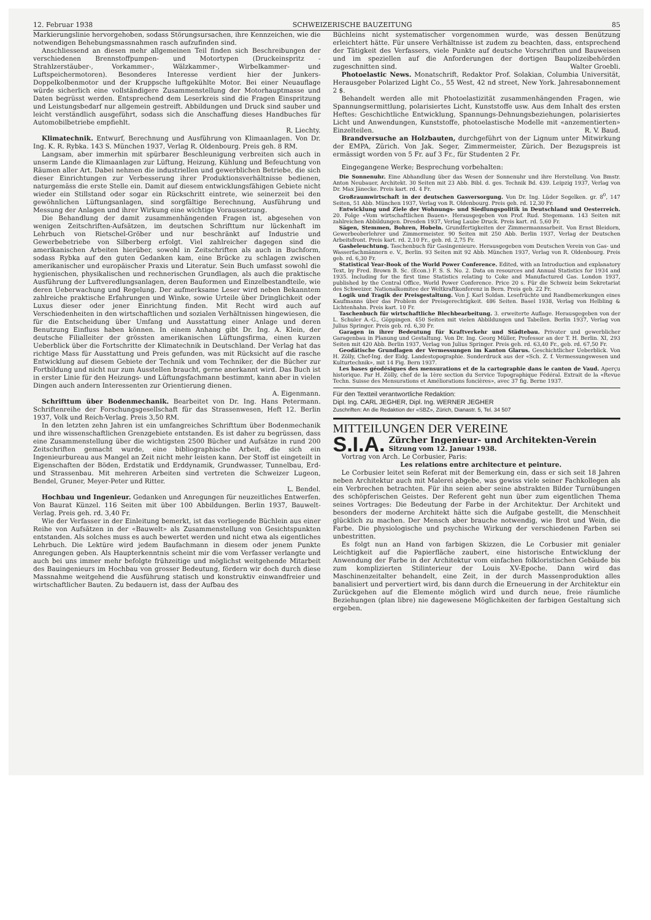12. Februar 1938 SCHWEIZERISCHE BAUZEITUNG 85
Markierungslinie hervorgehoben, sodass Störungsursachen, ihre Kennzeichen, wie die notwendigen Behebungsmassnahmen rasch aufzufinden sind.
Anschliessend an diesen mehr allgemeinen Teil finden sich Beschreibungen der verschiedenen Brennstoffpumpen- und Motortypen (Druckeinspritz - Strahlzerstäuber-, Vorkammer-, Wälzkammer-, Wirbelkammer- und Luftspeichermotoren). Besonderes Interesse verdient hier der Junkers-Doppelkolbenmotor und der Kruppsche luftgekühlte Motor. Bei einer Neuauflage würde sicherlich eine vollständigere Zusammenstellung der Motorhauptmasse und Daten begrüsst werden. Entsprechend dem Leserkreis sind die Fragen Einspritzung und Leistungsbedarf nur allgemein gestreift. Abbildungen und Druck sind sauber und leicht verständlich ausgeführt, sodass sich die Anschaffung dieses Handbuches für Automobilbetriebe empfiehlt.
R. Liechty.
Klimatechnik. Entwurf, Berechnung und Ausführung von Klimaanlagen. Von Dr. Ing. K. R. Rybka. 143 S. München 1937, Verlag R. Oldenbourg. Preis geh. 8 RM.
Langsam, aber immerhin mit spürbarer Beschleunigung verbreiten sich auch in unserm Lande die Klimaanlagen zur Lüftung, Heizung, Kühlung und Befeuchtung von Räumen aller Art. Dabei nehmen die industriellen und gewerblichen Betriebe, die sich dieser Einrichtungen zur Verbesserung ihrer Produktionsverhältnisse bedienen, naturgemäss die erste Stelle ein. Damit auf diesem entwicklungsfähigen Gebiete nicht wieder ein Stillstand oder sogar ein Rückschritt eintrete, wie seinerzeit bei den gewöhnlichen Lüftungsanlagen, sind sorgfältige Berechnung, Ausführung und Messung der Anlagen und ihrer Wirkung eine wichtige Voraussetzung.
Die Behandlung der damit zusammenhängenden Fragen ist, abgesehen von wenigen Zeitschriften-Aufsätzen, im deutschen Schrifttum nur lückenhaft im Lehrbuch von Rietschel-Gröber und nur beschränkt auf Industrie und Gewerbebetriebe von Silberberg erfolgt. Viel zahlreicher dagegen sind die amerikanischen Arbeiten hierüber, sowohl in Zeitschriften als auch in Buchform, sodass Rybka auf den guten Gedanken kam, eine Brücke zu schlagen zwischen amerikanischer und europäischer Praxis und Literatur. Sein Buch umfasst sowohl die hygienischen, physikalischen und rechnerischen Grundlagen, als auch die praktische Ausführung der Luftveredlungsanlagen, deren Bauformen und Einzelbestandteile, wie deren Ueberwachung und Regelung. Der aufmerksame Leser wird neben Bekanntem zahlreiche praktische Erfahrungen und Winke, sowie Urteile über Dringlichkeit oder Luxus dieser oder jener Einrichtung finden. Mit Recht wird auch auf Verschiedenheiten in den wirtschaftlichen und sozialen Verhältnissen hingewiesen, die für die Entscheidung über Umfang und Ausstattung einer Anlage und deren Benutzung Einfluss haben können. In einem Anhang gibt Dr. Ing. A. Klein, der deutsche Filialleiter der grössten amerikanischen Lüftungsfirma, einen kurzen Ueberblick über die Fortschritte der Klimatechnik in Deutschland. Der Verlag hat das richtige Mass für Ausstattung und Preis gefunden, was mit Rücksicht auf die rasche Entwicklung auf diesem Gebiete der Technik und vom Techniker, der die Bücher zur Fortbildung und nicht nur zum Ausstellen braucht, gerne anerkannt wird. Das Buch ist in erster Linie für den Heizungs- und Lüftungsfachmann bestimmt, kann aber in vielen Dingen auch andern Interessenten zur Orientierung dienen.
A. Eigenmann.
Schrifttum über Bodenmechanik. Bearbeitet von Dr. Ing. Hans Petermann. Schriftenreihe der Forschungsgesellschaft für das Strassenwesen, Heft 12. Berlin 1937, Volk und Reich-Verlag. Preis 3,50 RM.
In den letzten zehn Jahren ist ein umfangreiches Schrifttum über Bodenmechanik und ihre wissenschaftlichen Grenzgebiete entstanden. Es ist daher zu begrüssen, dass eine Zusammenstellung über die wichtigsten 2500 Bücher und Aufsätze in rund 200 Zeitschriften gemacht wurde, eine bibliographische Arbeit, die sich ein Ingenieurbureau aus Mangel an Zeit nicht mehr leisten kann. Der Stoff ist eingeteilt in Eigenschaften der Böden, Erdstatik und Erddynamik, Grundwasser, Tunnelbau, Erd- und Strassenbau. Mit mehreren Arbeiten sind vertreten die Schweizer Lugeon, Bendel, Gruner, Meyer-Peter und Ritter.
L. Bendel.
Hochbau und Ingenieur. Gedanken und Anregungen für neuzeitliches Entwerfen. Von Baurat Künzel. 116 Seiten mit über 100 Abbildungen. Berlin 1937, Bauwelt-Verlag. Preis geh. rd. 3,40 Fr.
Wie der Verfasser in der Einleitung bemerkt, ist das vorliegende Büchlein aus einer Reihe von Aufsätzen in der «Bauwelt» als Zusammenstellung von Gesichtspunkten entstanden. Als solches muss es auch bewertet werden und nicht etwa als eigentliches Lehrbuch. Die Lektüre wird jedem Baufachmann in diesem oder jenem Punkte Anregungen geben. Als Haupterkenntnis scheint mir die vom Verfasser verlangte und auch bei uns immer mehr befolgte frühzeitige und möglichst weitgehende Mitarbeit des Bauingenieurs im Hochbau von grosser Bedeutung, fördern wir doch durch diese Massnahme weitgehend die Ausführung statisch und konstruktiv einwandfreier und wirtschaftlicher Bauten. Zu bedauern ist, dass der Aufbau des
Büchleins nicht systematischer vorgenommen wurde, was dessen Benützung erleichtert hätte. Für unsere Verhältnisse ist zudem zu beachten, dass, entsprechend der Tätigkeit des Verfassers, viele Punkte auf deutsche Vorschriften und Bauweisen und im speziellen auf die Anforderungen der dortigen Baupolizeibehörden zugeschnitten sind. Walter Groebli.
Photoelastic News. Monatschrift, Redaktor Prof. Solakian, Columbia Universität, Herausgeber Polarized Light Co., 55 West, 42 nd street, New York. Jahresabonnement 2 $.
Behandelt werden alle mit Photoelastizität zusammenhängenden Fragen, wie Spannungsermittlung, polarisiertes Licht, Kunststoffe usw. Aus dem Inhalt des ersten Heftes: Geschichtliche Entwicklung, Spannungs-Dehnungsbeziehungen, polarisiertes Licht und Anwendungen, Kunststoffe, photoelastische Modelle mit «anzementierten» Einzelteilen. R. V. Baud.
Brandversuche an Holzbauten, durchgeführt von der Lignum unter Mitwirkung der EMPA, Zürich. Von Jak. Seger, Zimmermeister, Zürich. Der Bezugspreis ist ermässigt worden von 5 Fr. auf 3 Fr., für Studenten 2 Fr.
Eingegangene Werke; Besprechung vorbehalten:
Die Sonnenuhr. Eine Abhandlung über das Wesen der Sonnenuhr und ihre Herstellung. Von Bmstr. Anton Neubauer, Architekt. 30 Seiten mit 23 Abb. Bibl. d. ges. Technik Bd. 439. Leipzig 1937, Verlag von Dr. Max Jänecke. Preis kart. rd. 4 Fr.
Großraumwirtschaft in der deutschen Gasversorgung. Von Dr. Ing. Lüder Segelken. gr. 8<sup>0</sup>, 147 Seiten, 51 Abb. München 1937, Verlag von R. Oldenbourg. Preis geh. rd. 12,30 Fr.
Entwicklung und Ziele der Wohnungs- und Siedlungspolitik in Deutschland und Oesterreich. 20. Folge «Vom wirtschaftlichen Bauen». Herausgegeben von Prof. Rud. Stegemann. 143 Seiten mit zahlreichen Abbildungen. Dresden 1937, Verlag Laube Druck. Preis kart. rd. 5,60 Fr.
Sägen, Stemmen, Bohren, Hobeln. Grundfertigkeiten der Zimmermannsarbeit. Von Ernst Bleidorn, Gewerbeoberlehrer und Zimmermeister. 90 Seiten mit 250 Abb. Berlin 1937, Verlag der Deutschen Arbeitsfront. Preis kart. rd. 2,10 Fr., geb. rd. 2,75 Fr.
Gasbeleuchtung. Taschenbuch für Gasingenieure. Herausgegeben vom Deutschen Verein von Gas- und Wasserfachmännern e. V., Berlin. 93 Seiten mit 92 Abb. München 1937, Verlag von R. Oldenbourg. Preis geb. rd. 6,30 Fr.
Statistical Year-Book of the World Power Conference. Edited, with an Introduction and explanatory Text, by Fred. Brown B. Sc. (Econ.) F. S. S. No. 2. Data on resources and Annual Statistics for 1934 and 1935. Including for the first time Statistics relating to Coke and Manufactured Gas. London 1937, published by the Central Office, World Power Conference. Price 20 s. Für die Schweiz beim Sekretariat des Schweizer. Nationalkomitee der Weltkraftkonferenz in Bern. Preis geb. 22 Fr.
Logik und Tragik der Preisgestaltung. Von J. Karl Soldan. Lesefrüchte und Randbemerkungen eines Kaufmanns über das Problem der Preisgerechtigkeit. 486 Seiten. Basel 1938, Verlag von Helbling & Lichtenhahn. Preis kart. 10 Fr.
Taschenbuch für wirtschaftliche Blechbearbeitung. 3. erweiterte Auflage. Herausgegeben von der L. Schuler A.-G., Göppingen. 450 Seiten mit vielen Abbildungen und Tabellen. Berlin 1937, Verlag von Julius Springer. Preis geb. rd. 6,30 Fr.
Garagen in ihrer Bedeutung für Kraftverkehr und Städtebau. Privater und gewerblicher Garagenbau in Planung und Gestaltung. Von Dr. Ing. Georg Müller, Professor an der T. H. Berlin. XI, 293 Seiten mit 420 Abb. Berlin 1937, Verlag von Julius Springer. Preis geh. rd. 63,40 Fr., geb. rd. 67,50 Fr.
Geodätische Grundlagen der Vermessungen im Kanton Glarus. Geschichtlicher Ueberblick. Von H. Zölly, Chef-Ing. der Eidg. Landestopographie. Sonderdruck aus der «Sch. Z. f. Vermessungswesen und Kulturtechnik», mit 14 Fig. Bern 1937.
Les bases géodésiques des mensurations et de la cartographie dans le canton de Vaud. Aperçu historique. Par H. Zölly, chef de la 1ère section du Service Topographique Fédéral. Extrait de la «Revue Techn. Suisse des Mensurations et Améliorations foncières», avec 37 fig. Berne 1937.
Für den Textteil verantwortliche Redaktion:
Dipl. Ing. CARL JEGHER, Dipl. Ing. WERNER JEGHER
Zuschriften: An die Redaktion der «SBZ», Zürich, Dianastr. 5, Tel. 34 507
MITTEILUNGEN DER VEREINE
S.I.A.
Zürcher Ingenieur- und Architekten-Verein
Sitzung vom 12. Januar 1938.
Vortrag von Arch. Le Corbusier, Paris:
Les relations entre architecture et peinture.
Le Corbusier leitet sein Referat mit der Bemerkung ein, dass er sich seit 18 Jahren neben Architektur auch mit Malerei abgebe, was gewiss viele seiner Fachkollegen als ein Verbrechen betrachten. Für ihn seien aber seine abstrakten Bilder Turnübungen des schöpferischen Geistes. Der Referent geht nun über zum eigentlichen Thema seines Vortrages: Die Bedeutung der Farbe in der Architektur. Der Architekt und besonders der moderne Architekt hätte sich die Aufgabe gestellt, die Menschheit glücklich zu machen. Der Mensch aber brauche notwendig, wie Brot und Wein, die Farbe. Die physiologische und psychische Wirkung der verschiedenen Farben sei unbestritten.
Es folgt nun an Hand von farbigen Skizzen, die Le Corbusier mit genialer Leichtigkeit auf die Papierfläche zaubert, eine historische Entwicklung der Anwendung der Farbe in der Architektur vom einfachen folkloristischen Gebäude bis zum komplizierten Stilinterieur der Louis XV-Epoche. Dann wird das Maschinenzeitalter behandelt, eine Zeit, in der durch Massenproduktion alles banalisiert und pervertiert wird, bis dann durch die Erneuerung in der Architektur ein Zurückgehen auf die Elemente möglich wird und durch neue, freie räumliche Beziehungen (plan libre) nie dagewesene Möglichkeiten der farbigen Gestaltung sich ergeben.